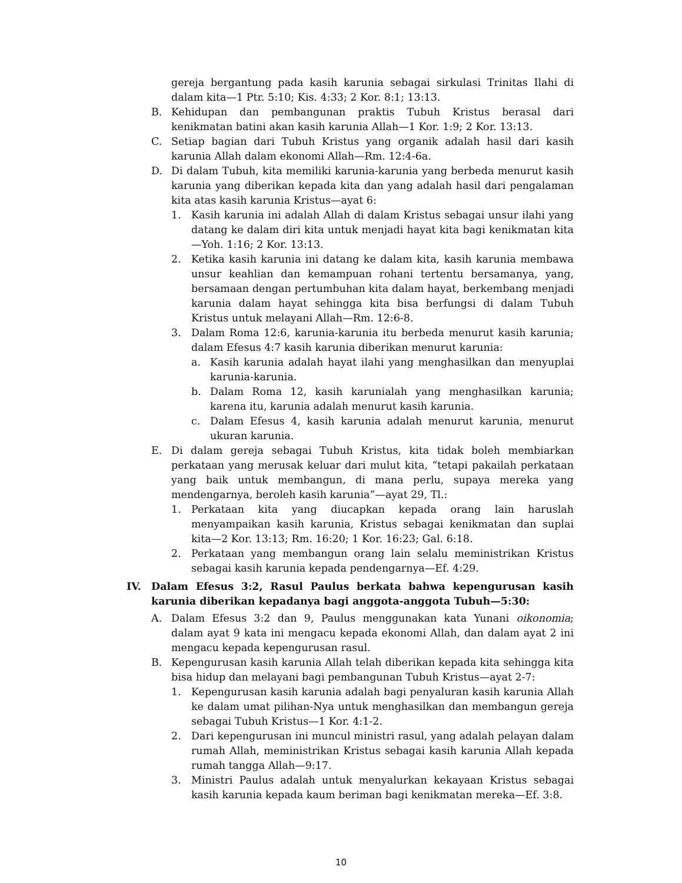gereja bergantung pada kasih karunia sebagai sirkulasi Trinitas Ilahi di dalam kita—1 Ptr. 5:10; Kis. 4:33; 2 Kor. 8:1; 13:13.
B. Kehidupan dan pembangunan praktis Tubuh Kristus berasal dari kenikmatan batini akan kasih karunia Allah—1 Kor. 1:9; 2 Kor. 13:13.
C. Setiap bagian dari Tubuh Kristus yang organik adalah hasil dari kasih karunia Allah dalam ekonomi Allah—Rm. 12:4-6a.
D. Di dalam Tubuh, kita memiliki karunia-karunia yang berbeda menurut kasih karunia yang diberikan kepada kita dan yang adalah hasil dari pengalaman kita atas kasih karunia Kristus—ayat 6:
1. Kasih karunia ini adalah Allah di dalam Kristus sebagai unsur ilahi yang datang ke dalam diri kita untuk menjadi hayat kita bagi kenikmatan kita—Yoh. 1:16; 2 Kor. 13:13.
2. Ketika kasih karunia ini datang ke dalam kita, kasih karunia membawa unsur keahlian dan kemampuan rohani tertentu bersamanya, yang, bersamaan dengan pertumbuhan kita dalam hayat, berkembang menjadi karunia dalam hayat sehingga kita bisa berfungsi di dalam Tubuh Kristus untuk melayani Allah—Rm. 12:6-8.
3. Dalam Roma 12:6, karunia-karunia itu berbeda menurut kasih karunia; dalam Efesus 4:7 kasih karunia diberikan menurut karunia:
a. Kasih karunia adalah hayat ilahi yang menghasilkan dan menyuplai karunia-karunia.
b. Dalam Roma 12, kasih karunialah yang menghasilkan karunia; karena itu, karunia adalah menurut kasih karunia.
c. Dalam Efesus 4, kasih karunia adalah menurut karunia, menurut ukuran karunia.
E. Di dalam gereja sebagai Tubuh Kristus, kita tidak boleh membiarkan perkataan yang merusak keluar dari mulut kita, “tetapi pakailah perkataan yang baik untuk membangun, di mana perlu, supaya mereka yang mendengarnya, beroleh kasih karunia”—ayat 29, Tl.:
1. Perkataan kita yang diucapkan kepada orang lain haruslah menyampaikan kasih karunia, Kristus sebagai kenikmatan dan suplai kita—2 Kor. 13:13; Rm. 16:20; 1 Kor. 16:23; Gal. 6:18.
2. Perkataan yang membangun orang lain selalu meministrikan Kristus sebagai kasih karunia kepada pendengarnya—Ef. 4:29.
IV. Dalam Efesus 3:2, Rasul Paulus berkata bahwa kepengurusan kasih karunia diberikan kepadanya bagi anggota-anggota Tubuh—5:30:
A. Dalam Efesus 3:2 dan 9, Paulus menggunakan kata Yunani oikonomia; dalam ayat 9 kata ini mengacu kepada ekonomi Allah, dan dalam ayat 2 ini mengacu kepada kepengurusan rasul.
B. Kepengurusan kasih karunia Allah telah diberikan kepada kita sehingga kita bisa hidup dan melayani bagi pembangunan Tubuh Kristus—ayat 2-7:
1. Kepengurusan kasih karunia adalah bagi penyaluran kasih karunia Allah ke dalam umat pilihan-Nya untuk menghasilkan dan membangun gereja sebagai Tubuh Kristus—1 Kor. 4:1-2.
2. Dari kepengurusan ini muncul ministri rasul, yang adalah pelayan dalam rumah Allah, meministrikan Kristus sebagai kasih karunia Allah kepada rumah tangga Allah—9:17.
3. Ministri Paulus adalah untuk menyalurkan kekayaan Kristus sebagai kasih karunia kepada kaum beriman bagi kenikmatan mereka—Ef. 3:8.
10